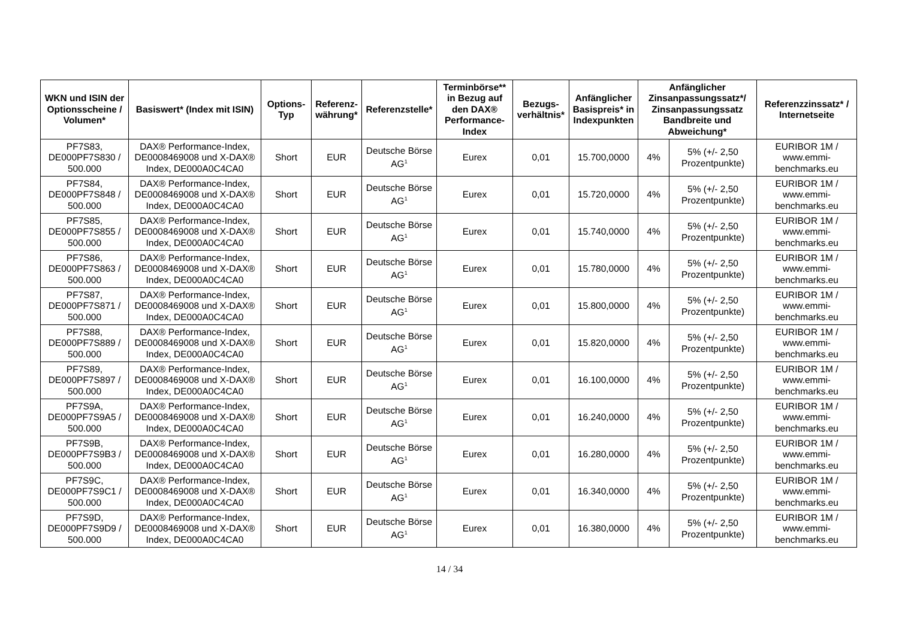| WKN und ISIN der Optionsscheine / Volumen* | Basiswert* (Index mit ISIN) | Options-Typ | Referenz-währung* | Referenzstelle* | Terminbörse** in Bezug auf den DAX® Performance-Index | Bezugs-verhältnis* | Anfänglicher Basispreis* in Indexpunkten | Anfänglicher Zinsanpassungssatz*/ Zinsanpassungssatz Bandbreite und Abweichung* | | Referenzzinssatz* / Internetseite |
| --- | --- | --- | --- | --- | --- | --- | --- | --- | --- | --- |
| PF7S83, DE000PF7S830 / 500.000 | DAX® Performance-Index, DE0008469008 und X-DAX® Index, DE000A0C4CA0 | Short | EUR | Deutsche Börse AG<sup>1</sup> | Eurex | 0,01 | 15.700,0000 | 4% | 5% (+/- 2,50 Prozentpunkte) | EURIBOR 1M / www.emmi-benchmarks.eu |
| PF7S84, DE000PF7S848 / 500.000 | DAX® Performance-Index, DE0008469008 und X-DAX® Index, DE000A0C4CA0 | Short | EUR | Deutsche Börse AG<sup>1</sup> | Eurex | 0,01 | 15.720,0000 | 4% | 5% (+/- 2,50 Prozentpunkte) | EURIBOR 1M / www.emmi-benchmarks.eu |
| PF7S85, DE000PF7S855 / 500.000 | DAX® Performance-Index, DE0008469008 und X-DAX® Index, DE000A0C4CA0 | Short | EUR | Deutsche Börse AG<sup>1</sup> | Eurex | 0,01 | 15.740,0000 | 4% | 5% (+/- 2,50 Prozentpunkte) | EURIBOR 1M / www.emmi-benchmarks.eu |
| PF7S86, DE000PF7S863 / 500.000 | DAX® Performance-Index, DE0008469008 und X-DAX® Index, DE000A0C4CA0 | Short | EUR | Deutsche Börse AG<sup>1</sup> | Eurex | 0,01 | 15.780,0000 | 4% | 5% (+/- 2,50 Prozentpunkte) | EURIBOR 1M / www.emmi-benchmarks.eu |
| PF7S87, DE000PF7S871 / 500.000 | DAX® Performance-Index, DE0008469008 und X-DAX® Index, DE000A0C4CA0 | Short | EUR | Deutsche Börse AG<sup>1</sup> | Eurex | 0,01 | 15.800,0000 | 4% | 5% (+/- 2,50 Prozentpunkte) | EURIBOR 1M / www.emmi-benchmarks.eu |
| PF7S88, DE000PF7S889 / 500.000 | DAX® Performance-Index, DE0008469008 und X-DAX® Index, DE000A0C4CA0 | Short | EUR | Deutsche Börse AG<sup>1</sup> | Eurex | 0,01 | 15.820,0000 | 4% | 5% (+/- 2,50 Prozentpunkte) | EURIBOR 1M / www.emmi-benchmarks.eu |
| PF7S89, DE000PF7S897 / 500.000 | DAX® Performance-Index, DE0008469008 und X-DAX® Index, DE000A0C4CA0 | Short | EUR | Deutsche Börse AG<sup>1</sup> | Eurex | 0,01 | 16.100,0000 | 4% | 5% (+/- 2,50 Prozentpunkte) | EURIBOR 1M / www.emmi-benchmarks.eu |
| PF7S9A, DE000PF7S9A5 / 500.000 | DAX® Performance-Index, DE0008469008 und X-DAX® Index, DE000A0C4CA0 | Short | EUR | Deutsche Börse AG<sup>1</sup> | Eurex | 0,01 | 16.240,0000 | 4% | 5% (+/- 2,50 Prozentpunkte) | EURIBOR 1M / www.emmi-benchmarks.eu |
| PF7S9B, DE000PF7S9B3 / 500.000 | DAX® Performance-Index, DE0008469008 und X-DAX® Index, DE000A0C4CA0 | Short | EUR | Deutsche Börse AG<sup>1</sup> | Eurex | 0,01 | 16.280,0000 | 4% | 5% (+/- 2,50 Prozentpunkte) | EURIBOR 1M / www.emmi-benchmarks.eu |
| PF7S9C, DE000PF7S9C1 / 500.000 | DAX® Performance-Index, DE0008469008 und X-DAX® Index, DE000A0C4CA0 | Short | EUR | Deutsche Börse AG<sup>1</sup> | Eurex | 0,01 | 16.340,0000 | 4% | 5% (+/- 2,50 Prozentpunkte) | EURIBOR 1M / www.emmi-benchmarks.eu |
| PF7S9D, DE000PF7S9D9 / 500.000 | DAX® Performance-Index, DE0008469008 und X-DAX® Index, DE000A0C4CA0 | Short | EUR | Deutsche Börse AG<sup>1</sup> | Eurex | 0,01 | 16.380,0000 | 4% | 5% (+/- 2,50 Prozentpunkte) | EURIBOR 1M / www.emmi-benchmarks.eu |
14 / 34